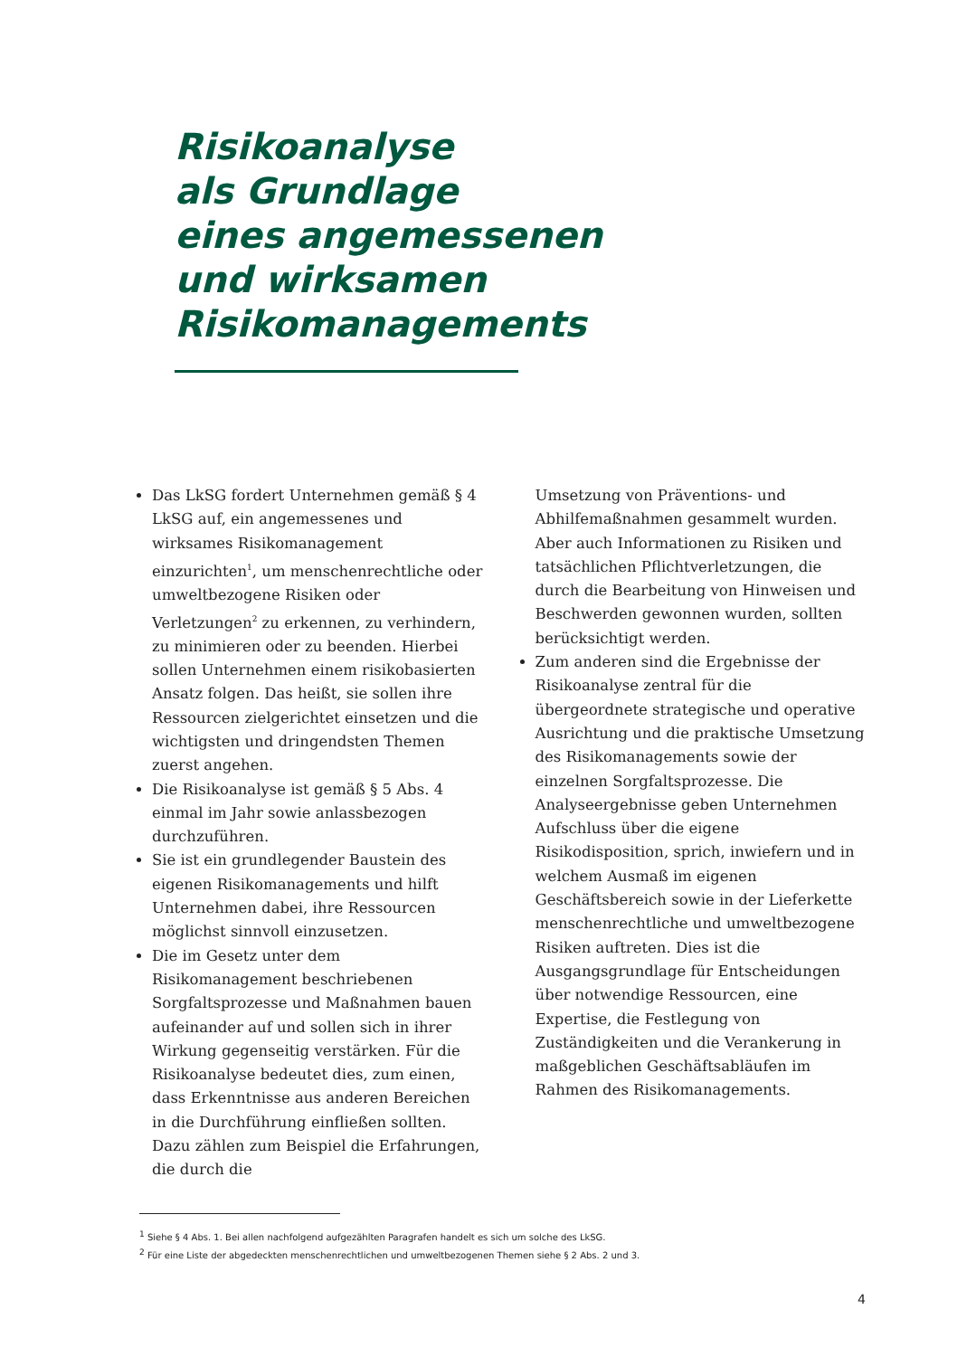Risikoanalyse
als Grundlage
eines angemessenen
und wirksamen
Risikomanagements
Das LkSG fordert Unternehmen gemäß § 4 LkSG auf, ein angemessenes und wirksames Risikomanagement einzurichten<sup>1</sup>, um menschenrechtliche oder umweltbezogene Risiken oder Verletzungen<sup>2</sup> zu erkennen, zu verhindern, zu minimieren oder zu beenden. Hierbei sollen Unternehmen einem risikobasierten Ansatz folgen. Das heißt, sie sollen ihre Ressourcen zielgerichtet einsetzen und die wichtigsten und dringendsten Themen zuerst angehen.
Die Risikoanalyse ist gemäß § 5 Abs. 4 einmal im Jahr sowie anlassbezogen durchzuführen.
Sie ist ein grundlegender Baustein des eigenen Risikomanagements und hilft Unternehmen dabei, ihre Ressourcen möglichst sinnvoll einzusetzen.
Die im Gesetz unter dem Risikomanagement beschriebenen Sorgfaltsprozesse und Maßnahmen bauen aufeinander auf und sollen sich in ihrer Wirkung gegenseitig verstärken. Für die Risikoanalyse bedeutet dies, zum einen, dass Erkenntnisse aus anderen Bereichen in die Durchführung einfließen sollten. Dazu zählen zum Beispiel die Erfahrungen, die durch die
Umsetzung von Präventions- und Abhilfemaßnahmen gesammelt wurden. Aber auch Informationen zu Risiken und tatsächlichen Pflichtverletzungen, die durch die Bearbeitung von Hinweisen und Beschwerden gewonnen wurden, sollten berücksichtigt werden.
Zum anderen sind die Ergebnisse der Risikoanalyse zentral für die übergeordnete strategische und operative Ausrichtung und die praktische Umsetzung des Risikomanagements sowie der einzelnen Sorgfaltsprozesse. Die Analyseergebnisse geben Unternehmen Aufschluss über die eigene Risikodisposition, sprich, inwiefern und in welchem Ausmaß im eigenen Geschäftsbereich sowie in der Lieferkette menschenrechtliche und umweltbezogene Risiken auftreten. Dies ist die Ausgangsgrundlage für Entscheidungen über notwendige Ressourcen, eine Expertise, die Festlegung von Zuständigkeiten und die Verankerung in maßgeblichen Geschäftsabläufen im Rahmen des Risikomanagements.
<sup>1</sup> Siehe § 4 Abs. 1. Bei allen nachfolgend aufgezählten Paragrafen handelt es sich um solche des LkSG.
<sup>2</sup> Für eine Liste der abgedeckten menschenrechtlichen und umweltbezogenen Themen siehe § 2 Abs. 2 und 3.
4